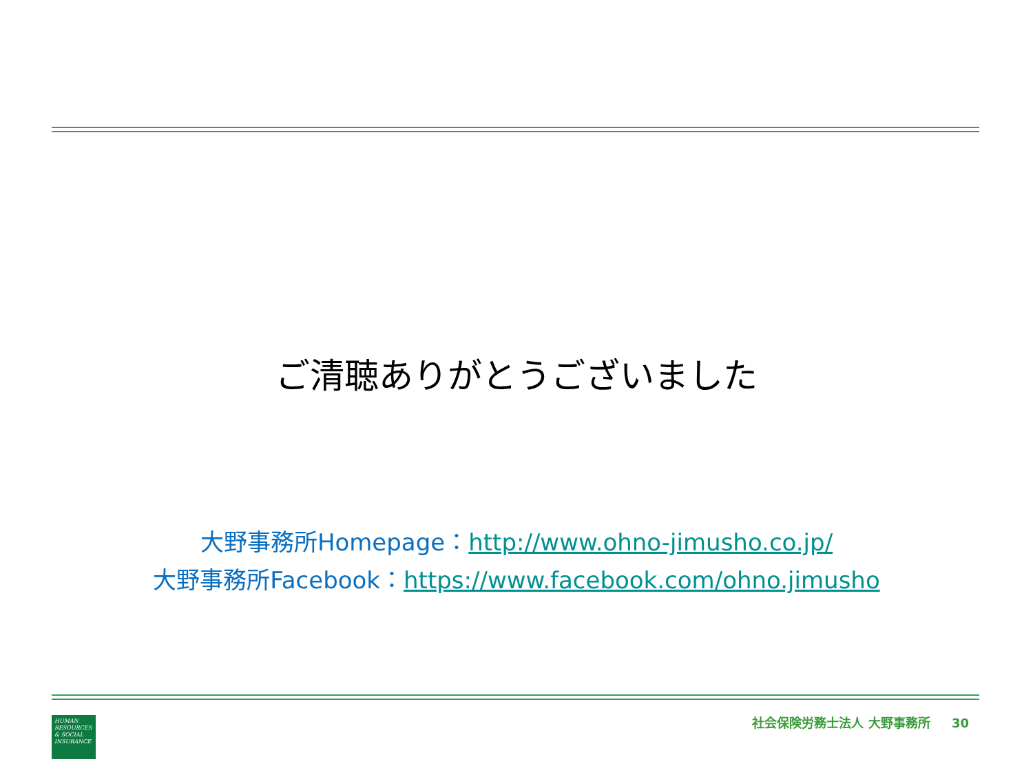ご清聴ありがとうございました
大野事務所Homepage：http://www.ohno-jimusho.co.jp/
大野事務所Facebook：https://www.facebook.com/ohno.jimusho
HUMAN RESOURCES & SOCIAL INSURANCE
社会保険労務士法人 大野事務所 30